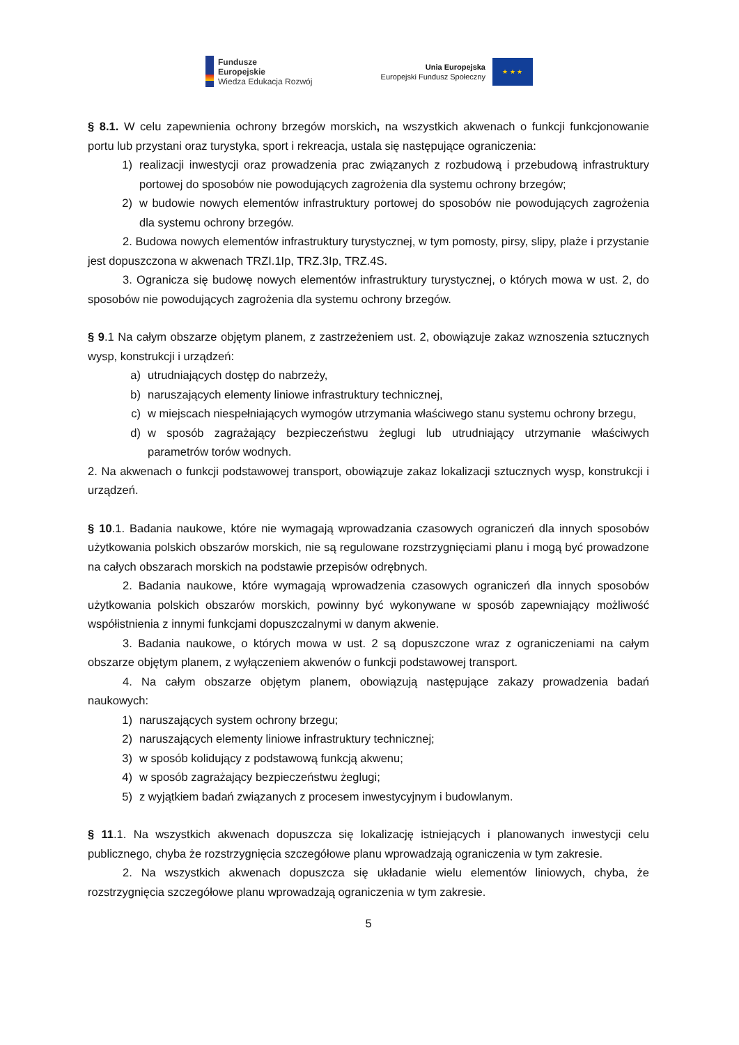Fundusze
Europejskie
Wiedza Edukacja Rozwój
Unia Europejska
Europejski Fundusz Społeczny
★ ★ ★
§ 8.1. W celu zapewnienia ochrony brzegów morskich, na wszystkich akwenach o funkcji funkcjonowanie portu lub przystani oraz turystyka, sport i rekreacja, ustala się następujące ograniczenia:
1) realizacji inwestycji oraz prowadzenia prac związanych z rozbudową i przebudową infrastruktury portowej do sposobów nie powodujących zagrożenia dla systemu ochrony brzegów;
2) w budowie nowych elementów infrastruktury portowej do sposobów nie powodujących zagrożenia dla systemu ochrony brzegów.
2. Budowa nowych elementów infrastruktury turystycznej, w tym pomosty, pirsy, slipy, plaże i przystanie jest dopuszczona w akwenach TRZI.1Ip, TRZ.3Ip, TRZ.4S.
3. Ogranicza się budowę nowych elementów infrastruktury turystycznej, o których mowa w ust. 2, do sposobów nie powodujących zagrożenia dla systemu ochrony brzegów.
§ 9.1 Na całym obszarze objętym planem, z zastrzeżeniem ust. 2, obowiązuje zakaz wznoszenia sztucznych wysp, konstrukcji i urządzeń:
a) utrudniających dostęp do nabrzeży,
b) naruszających elementy liniowe infrastruktury technicznej,
c) w miejscach niespełniających wymogów utrzymania właściwego stanu systemu ochrony brzegu,
d) w sposób zagrażający bezpieczeństwu żeglugi lub utrudniający utrzymanie właściwych parametrów torów wodnych.
2. Na akwenach o funkcji podstawowej transport, obowiązuje zakaz lokalizacji sztucznych wysp, konstrukcji i urządzeń.
§ 10.1. Badania naukowe, które nie wymagają wprowadzania czasowych ograniczeń dla innych sposobów użytkowania polskich obszarów morskich, nie są regulowane rozstrzygnięciami planu i mogą być prowadzone na całych obszarach morskich na podstawie przepisów odrębnych.
2. Badania naukowe, które wymagają wprowadzenia czasowych ograniczeń dla innych sposobów użytkowania polskich obszarów morskich, powinny być wykonywane w sposób zapewniający możliwość współistnienia z innymi funkcjami dopuszczalnymi w danym akwenie.
3. Badania naukowe, o których mowa w ust. 2 są dopuszczone wraz z ograniczeniami na całym obszarze objętym planem, z wyłączeniem akwenów o funkcji podstawowej transport.
4. Na całym obszarze objętym planem, obowiązują następujące zakazy prowadzenia badań naukowych:
1) naruszających system ochrony brzegu;
2) naruszających elementy liniowe infrastruktury technicznej;
3) w sposób kolidujący z podstawową funkcją akwenu;
4) w sposób zagrażający bezpieczeństwu żeglugi;
5) z wyjątkiem badań związanych z procesem inwestycyjnym i budowlanym.
§ 11.1. Na wszystkich akwenach dopuszcza się lokalizację istniejących i planowanych inwestycji celu publicznego, chyba że rozstrzygnięcia szczegółowe planu wprowadzają ograniczenia w tym zakresie.
2. Na wszystkich akwenach dopuszcza się układanie wielu elementów liniowych, chyba, że rozstrzygnięcia szczegółowe planu wprowadzają ograniczenia w tym zakresie.
5